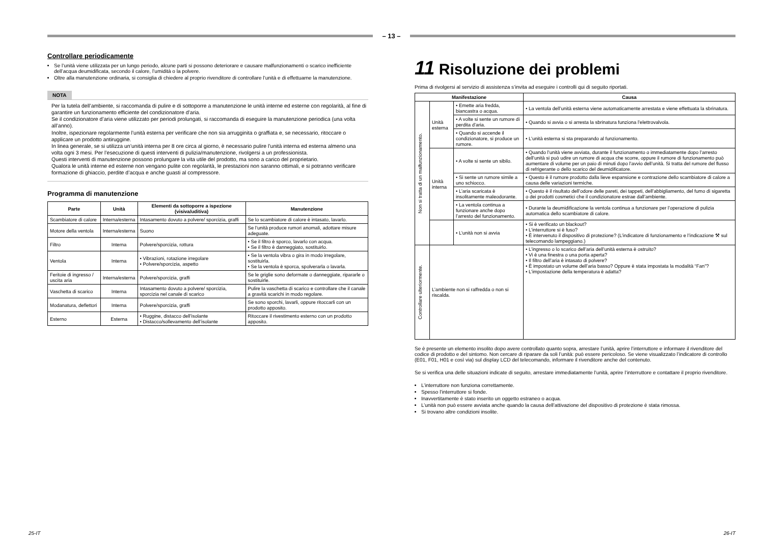– 13 –
Controllare periodicamente
Se l’unità viene utilizzata per un lungo periodo, alcune parti si possono deteriorare e causare malfunzionamenti o scarico inefficiente dell’acqua deumidificata, secondo il calore, l’umidità o la polvere.
Oltre alla manutenzione ordinaria, si consiglia di chiedere al proprio rivenditore di controllare l’unità e di effettuarne la manutenzione.
NOTA
Per la tutela dell’ambiente, si raccomanda di pulire e di sottoporre a manutenzione le unità interne ed esterne con regolarità, al fine di garantire un funzionamento efficiente del condizionatore d’aria.
Se il condizionatore d’aria viene utilizzato per periodi prolungati, si raccomanda di eseguire la manutenzione periodica (una volta all’anno).
Inoltre, ispezionare regolarmente l’unità esterna per verificare che non sia arrugginita o graffiata e, se necessario, ritoccare o applicare un prodotto antiruggine.
In linea generale, se si utilizza un’unità interna per 8 ore circa al giorno, è necessario pulire l’unità interna ed esterna almeno una volta ogni 3 mesi. Per l’esecuzione di questi interventi di pulizia/manutenzione, rivolgersi a un professionista.
Questi interventi di manutenzione possono prolungare la vita utile del prodotto, ma sono a carico del proprietario.
Qualora le unità interne ed esterne non vengano pulite con regolarità, le prestazioni non saranno ottimali, e si potranno verificare formazione di ghiaccio, perdite d’acqua e anche guasti al compressore.
Programma di manutenzione
| Parte | Unità | Elementi da sottoporre a ispezione (visiva/uditiva) | Manutenzione |
| --- | --- | --- | --- |
| Scambiatore di calore | Interna/esterna | Intasamento dovuto a polvere/ sporcizia, graffi | Se lo scambiatore di calore è intasato, lavarlo. |
| Motore della ventola | Interna/esterna | Suono | Se l’unità produce rumori anomali, adottare misure adeguate. |
| Filtro | Interna | Polvere/sporcizia, rottura | • Se il filtro è sporco, lavarlo con acqua. • Se il filtro è danneggiato, sostituirlo. |
| Ventola | Interna | • Vibrazioni, rotazione irregolare • Polvere/sporcizia, aspetto | • Se la ventola vibra o gira in modo irregolare, sostituirla. • Se la ventola è sporca, spolverarla o lavarla. |
| Feritoie di ingresso / uscita aria | Interna/esterna | Polvere/sporcizia, graffi | Se le griglie sono deformate o danneggiate, ripararle o sostituirle. |
| Vaschetta di scarico | Interna | Intasamento dovuto a polvere/ sporcizia, sporcizia nel canale di scarico | Pulire la vaschetta di scarico e controllare che il canale a gravità scarichi in modo regolare. |
| Modanatura, deflettori | Interna | Polvere/sporcizia, graffi | Se sono sporchi, lavarli, oppure ritoccarli con un prodotto apposito. |
| Esterno | Esterna | • Ruggine, distacco dell’isolante • Distacco/sollevamento dell’isolante | Ritoccare il rivestimento esterno con un prodotto apposito. |
11 Risoluzione dei problemi
Prima di rivolgersi al servizio di assistenza s’invita ad eseguire i controlli qui di seguito riportati.
| Manifestazione | | | Causa |
| --- | --- | --- | --- |
| Non si tratta di un malfunzionamento. | Unità esterna | • Emette aria fredda, biancastra o acqua. | • La ventola dell’unità esterna viene automaticamente arrestata e viene effettuata la sbrinatura. |
| | | • A volte si sente un rumore di perdita d’aria. | • Quando si avvia o si arresta la sbrinatura funziona l’elettrovalvola. |
| | | • Quando si accende il condizionatore, si produce un rumore. | • L’unità esterna si sta preparando al funzionamento. |
| | Unità interna | • A volte si sente un sibilo. | • Quando l’unità viene avviata, durante il funzionamento o immediatamente dopo l’arresto dell’unità si può udire un rumore di acqua che scorre, oppure il rumore di funzionamento può aumentare di volume per un paio di minuti dopo l’avvio dell’unità. Si tratta del rumore del flusso di refrigerante o dello scarico del deumidificatore. |
| | | • Si sente un rumore simile a uno schiocco. | • Questo è il rumore prodotto dalla lieve espansione e contrazione dello scambiatore di calore a causa delle variazioni termiche. |
| | | • L’aria scaricata è insolitamente maleodorante. | • Questo è il risultato dell’odore delle pareti, dei tappeti, dell’abbigliamento, del fumo di sigaretta o dei prodotti cosmetici che il condizionatore estrae dall’ambiente. |
| | | • La ventola continua a funzionare anche dopo l’arresto del funzionamento. | • Durante la deumidificazione la ventola continua a funzionare per l’operazione di pulizia automatica dello scambiatore di calore. |
| | | • L’unità non si avvia | • Si è verificato un blackout? • L’interruttore si è fuso? • È intervenuto il dispositivo di protezione? (L’indicatore di funzionamento e l’indicazione ⚒ sul telecomando lampeggiano.) |
| Controllare ulteriormente. | L’ambiente non si raffredda o non si riscalda. | | • L’ingresso o lo scarico dell’aria dell’unità esterna è ostruito? • Vi è una finestra o una porta aperta? • Il filtro dell’aria è intasato di polvere? • È impostato un volume dell’aria basso? Oppure è stata impostata la modalità “Fan”? • L’impostazione della temperatura è adatta? |
Se è presente un elemento insolito dopo avere controllato quanto sopra, arrestare l’unità, aprire l’interruttore e informare il rivenditore del codice di prodotto e del sintomo. Non cercare di riparare da soli l’unità: può essere pericoloso. Se viene visualizzato l’indicatore di controllo (E01, F01, H01 e così via) sul display LCD del telecomando, informare il rivenditore anche del contenuto.
Se si verifica una delle situazioni indicate di seguito, arrestare immediatamente l’unità, aprire l’interruttore e contattare il proprio rivenditore.
L’interruttore non funziona correttamente.
Spesso l’interruttore si fonde.
Inavvertitamente è stato inserito un oggetto estraneo o acqua.
L’unità non può essere avviata anche quando la causa dell’attivazione del dispositivo di protezione è stata rimossa.
Si trovano altre condizioni insolite.
25-IT 26-IT